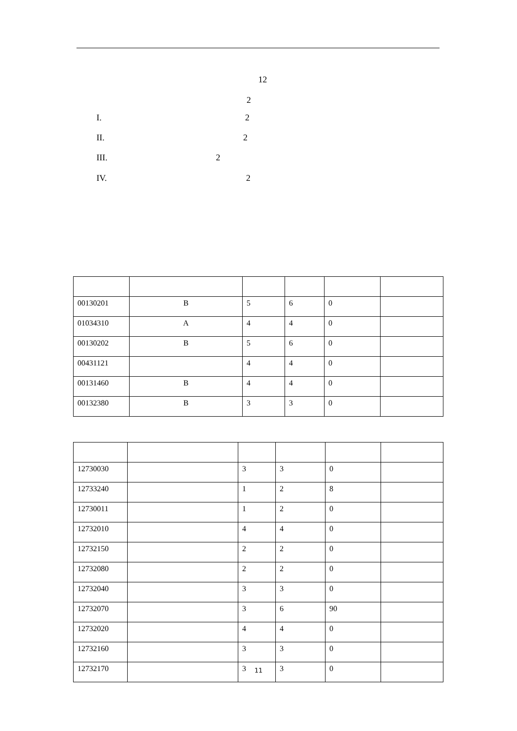12
2
I. 2
II. 2
III. 2
IV. 2
| 00130201 | B | 5 | 6 | 0 | |
| 01034310 | A | 4 | 4 | 0 | |
| 00130202 | B | 5 | 6 | 0 | |
| 00431121 | | 4 | 4 | 0 | |
| 00131460 | B | 4 | 4 | 0 | |
| 00132380 | B | 3 | 3 | 0 | |
| 12730030 | | 3 | 3 | 0 | |
| 12733240 | | 1 | 2 | 8 | |
| 12730011 | | 1 | 2 | 0 | |
| 12732010 | | 4 | 4 | 0 | |
| 12732150 | | 2 | 2 | 0 | |
| 12732080 | | 2 | 2 | 0 | |
| 12732040 | | 3 | 3 | 0 | |
| 12732070 | | 3 | 6 | 90 | |
| 12732020 | | 4 | 4 | 0 | |
| 12732160 | | 3 | 3 | 0 | |
| 12732170 | | 3 | 3 | 0 | |
11